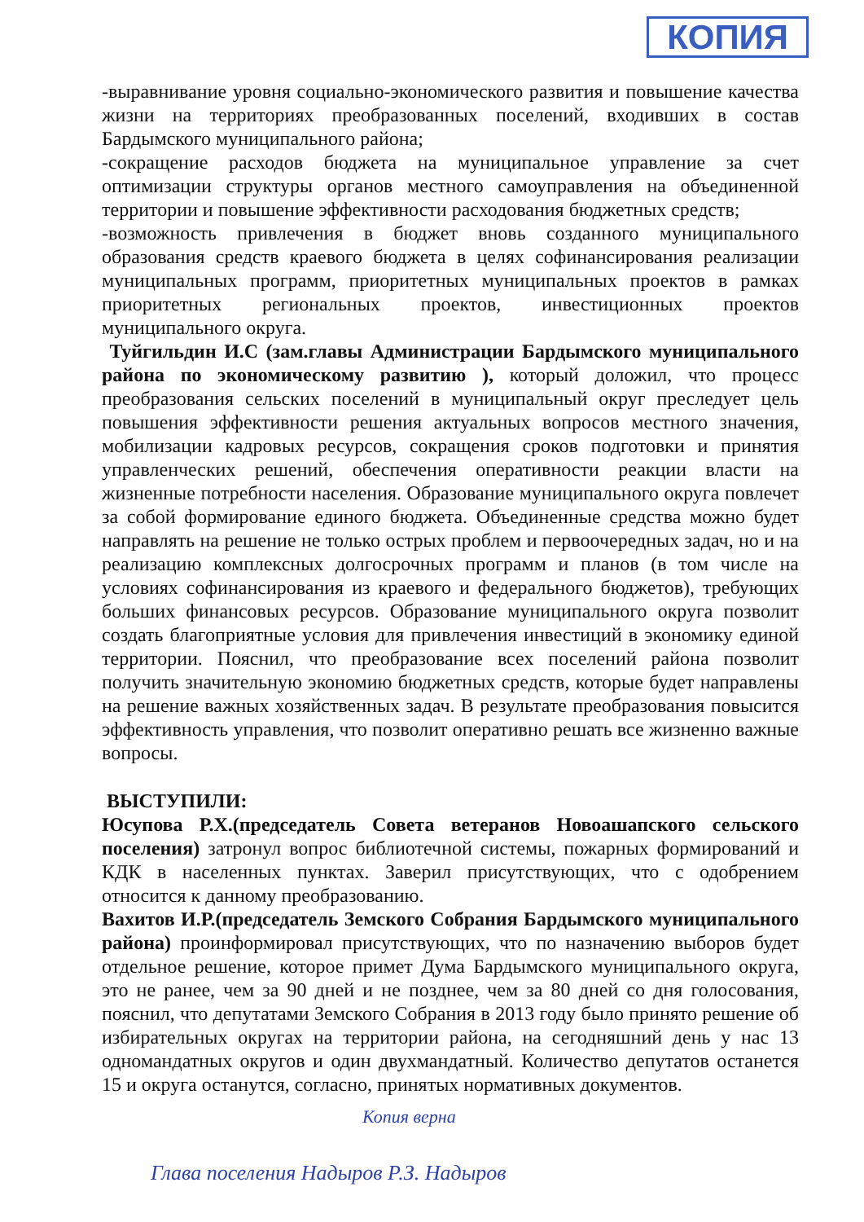КОПИЯ
-выравнивание уровня социально-экономического развития и повышение качества жизни на территориях преобразованных поселений, входивших в состав Бардымского муниципального района;
-сокращение расходов бюджета на муниципальное управление за счет оптимизации структуры органов местного самоуправления на объединенной территории и повышение эффективности расходования бюджетных средств;
-возможность привлечения в бюджет вновь созданного муниципального образования средств краевого бюджета в целях софинансирования реализации муниципальных программ, приоритетных муниципальных проектов в рамках приоритетных региональных проектов, инвестиционных проектов муниципального округа.
Туйгильдин И.С (зам.главы Администрации Бардымского муниципального района по экономическому развитию ), который доложил, что процесс преобразования сельских поселений в муниципальный округ преследует цель повышения эффективности решения актуальных вопросов местного значения, мобилизации кадровых ресурсов, сокращения сроков подготовки и принятия управленческих решений, обеспечения оперативности реакции власти на жизненные потребности населения. Образование муниципального округа повлечет за собой формирование единого бюджета. Объединенные средства можно будет направлять на решение не только острых проблем и первоочередных задач, но и на реализацию комплексных долгосрочных программ и планов (в том числе на условиях софинансирования из краевого и федерального бюджетов), требующих больших финансовых ресурсов. Образование муниципального округа позволит создать благоприятные условия для привлечения инвестиций в экономику единой территории. Пояснил, что преобразование всех поселений района позволит получить значительную экономию бюджетных средств, которые будет направлены на решение важных хозяйственных задач. В результате преобразования повысится эффективность управления, что позволит оперативно решать все жизненно важные вопросы.
ВЫСТУПИЛИ:
Юсупова Р.Х.(председатель Совета ветеранов Новоашапского сельского поселения) затронул вопрос библиотечной системы, пожарных формирований и КДК в населенных пунктах. Заверил присутствующих, что с одобрением относится к данному преобразованию.
Вахитов И.Р.(председатель Земского Собрания Бардымского муниципального района) проинформировал присутствующих, что по назначению выборов будет отдельное решение, которое примет Дума Бардымского муниципального округа, это не ранее, чем за 90 дней и не позднее, чем за 80 дней со дня голосования, пояснил, что депутатами Земского Собрания в 2013 году было принято решение об избирательных округах на территории района, на сегодняшний день у нас 13 одномандатных округов и один двухмандатный. Количество депутатов останется 15 и округа останутся, согласно, принятых нормативных документов.
Копия верна
Глава поселения Надыров Р.З. Надыров